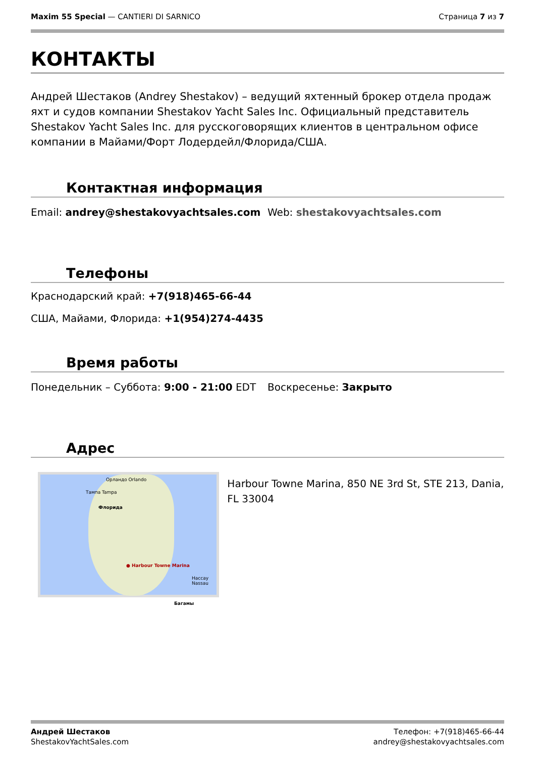Maxim 55 Special — CANTIERI DI SARNICO
Страница 7 из 7
КОНТАКТЫ
Андрей Шестаков (Andrey Shestakov) – ведущий яхтенный брокер отдела продаж яхт и судов компании Shestakov Yacht Sales Inc. Официальный представитель Shestakov Yacht Sales Inc. для русскоговорящих клиентов в центральном офисе компании в Майами/Форт Лодердейл/Флорида/США.
Контактная информация
Email: andrey@shestakovyachtsales.com
Web: shestakovyachtsales.com
Телефоны
Краснодарский край: +7(918)465-66-44
США, Майами, Флорида: +1(954)274-4435
Время работы
Понедельник – Суббота: 9:00 - 21:00 EDT
Воскресенье: Закрыто
Адрес
Орландо Orlando
Тампа Tampa
Флорида
● Harbour Towne Marina
Нассау Nassau
Багамы
Harbour Towne Marina, 850 NE 3rd St, STE 213, Dania, FL 33004
Андрей Шестаков
ShestakovYachtSales.com
Телефон: +7(918)465-66-44
andrey@shestakovyachtsales.com